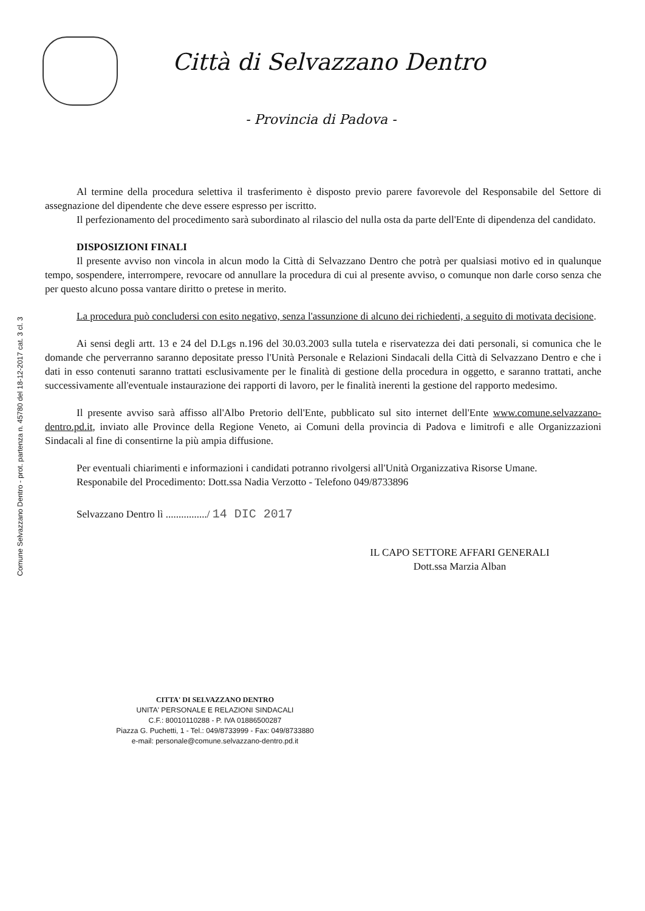Comune Selvazzano Dentro - prot. partenza n. 45780 del 18-12-2017 cat. 3 cl. 3
Città di Selvazzano Dentro
- Provincia di Padova -
Al termine della procedura selettiva il trasferimento è disposto previo parere favorevole del Responsabile del Settore di assegnazione del dipendente che deve essere espresso per iscritto.
Il perfezionamento del procedimento sarà subordinato al rilascio del nulla osta da parte dell'Ente di dipendenza del candidato.
DISPOSIZIONI FINALI
Il presente avviso non vincola in alcun modo la Città di Selvazzano Dentro che potrà per qualsiasi motivo ed in qualunque tempo, sospendere, interrompere, revocare od annullare la procedura di cui al presente avviso, o comunque non darle corso senza che per questo alcuno possa vantare diritto o pretese in merito.
La procedura può concludersi con esito negativo, senza l'assunzione di alcuno dei richiedenti, a seguito di motivata decisione.
Ai sensi degli artt. 13 e 24 del D.Lgs n.196 del 30.03.2003 sulla tutela e riservatezza dei dati personali, si comunica che le domande che perverranno saranno depositate presso l'Unità Personale e Relazioni Sindacali della Città di Selvazzano Dentro e che i dati in esso contenuti saranno trattati esclusivamente per le finalità di gestione della procedura in oggetto, e saranno trattati, anche successivamente all'eventuale instaurazione dei rapporti di lavoro, per le finalità inerenti la gestione del rapporto medesimo.
Il presente avviso sarà affisso all'Albo Pretorio dell'Ente, pubblicato sul sito internet dell'Ente www.comune.selvazzano-dentro.pd.it, inviato alle Province della Regione Veneto, ai Comuni della provincia di Padova e limitrofi e alle Organizzazioni Sindacali al fine di consentirne la più ampia diffusione.
Per eventuali chiarimenti e informazioni i candidati potranno rivolgersi all'Unità Organizzativa Risorse Umane.
Responabile del Procedimento: Dott.ssa Nadia Verzotto - Telefono 049/8733896
Selvazzano Dentro lì ................/ 14 DIC 2017
IL CAPO SETTORE AFFARI GENERALI
Dott.ssa Marzia Alban
CITTA' DI SELVAZZANO DENTRO
UNITA' PERSONALE E RELAZIONI SINDACALI
C.F.: 80010110288 - P. IVA 01886500287
Piazza G. Puchetti, 1 - Tel.: 049/8733999 - Fax: 049/8733880
e-mail: personale@comune.selvazzano-dentro.pd.it